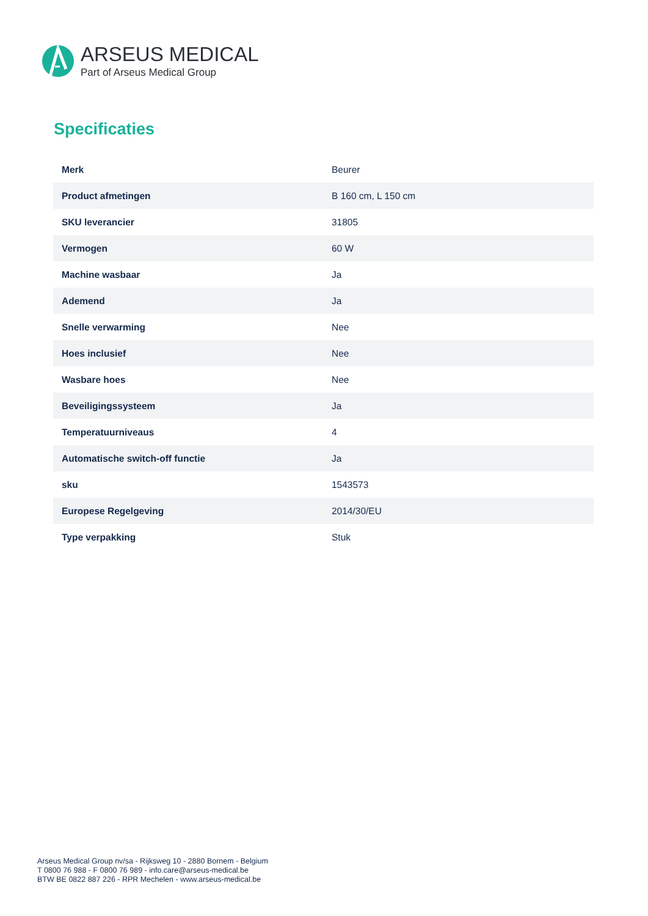ARSEUS MEDICAL
Part of Arseus Medical Group
Specificaties
| Merk | Beurer |
| Product afmetingen | B 160 cm, L 150 cm |
| SKU leverancier | 31805 |
| Vermogen | 60 W |
| Machine wasbaar | Ja |
| Ademend | Ja |
| Snelle verwarming | Nee |
| Hoes inclusief | Nee |
| Wasbare hoes | Nee |
| Beveiligingssysteem | Ja |
| Temperatuurniveaus | 4 |
| Automatische switch-off functie | Ja |
| sku | 1543573 |
| Europese Regelgeving | 2014/30/EU |
| Type verpakking | Stuk |
Arseus Medical Group nv/sa - Rijksweg 10 - 2880 Bornem - Belgium
T 0800 76 988 - F 0800 76 989 - info.care@arseus-medical.be
BTW BE 0822 887 226 - RPR Mechelen - www.arseus-medical.be